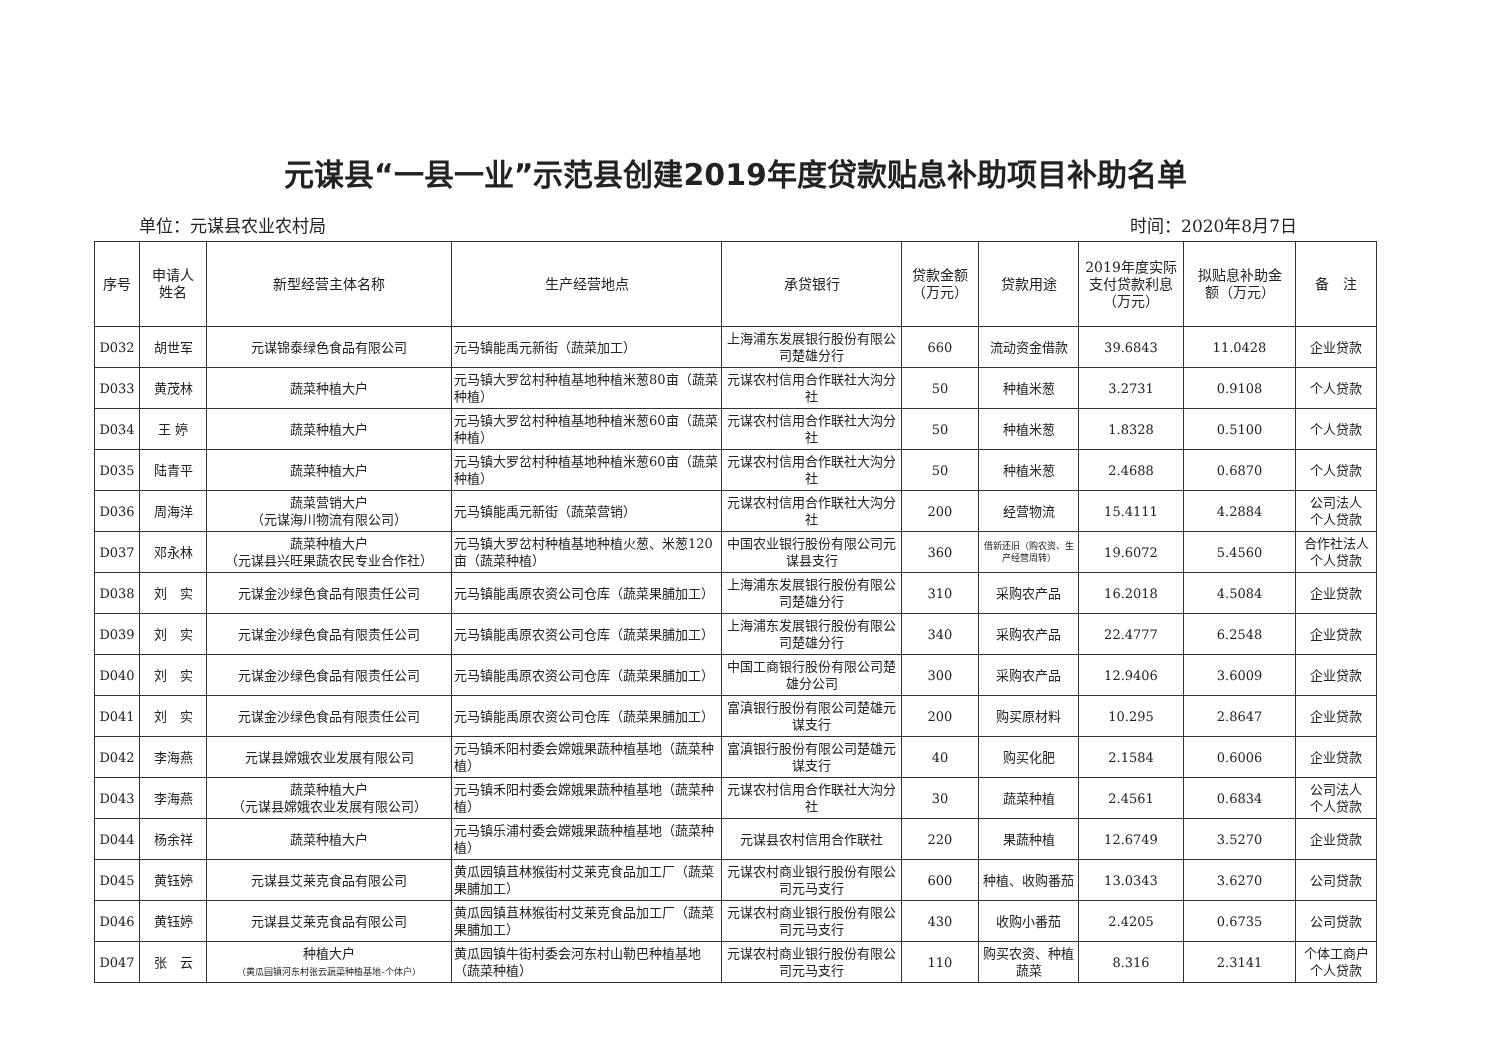元谋县“一县一业”示范县创建2019年度贷款贴息补助项目补助名单
单位：元谋县农业农村局 时间：2020年8月7日
| 序号 | 申请人 姓名 | 新型经营主体名称 | 生产经营地点 | 承贷银行 | 贷款金额 （万元） | 贷款用途 | 2019年度实际 支付贷款利息 （万元） | 拟贴息补助金 额（万元） | 备 注 |
| --- | --- | --- | --- | --- | --- | --- | --- | --- | --- |
| D032 | 胡世军 | 元谋锦泰绿色食品有限公司 | 元马镇能禹元新街（蔬菜加工） | 上海浦东发展银行股份有限公司楚雄分行 | 660 | 流动资金借款 | 39.6843 | 11.0428 | 企业贷款 |
| D033 | 黄茂林 | 蔬菜种植大户 | 元马镇大罗岔村种植基地种植米葱80亩（蔬菜种植） | 元谋农村信用合作联社大沟分社 | 50 | 种植米葱 | 3.2731 | 0.9108 | 个人贷款 |
| D034 | 王 婷 | 蔬菜种植大户 | 元马镇大罗岔村种植基地种植米葱60亩（蔬菜种植） | 元谋农村信用合作联社大沟分社 | 50 | 种植米葱 | 1.8328 | 0.5100 | 个人贷款 |
| D035 | 陆青平 | 蔬菜种植大户 | 元马镇大罗岔村种植基地种植米葱60亩（蔬菜种植） | 元谋农村信用合作联社大沟分社 | 50 | 种植米葱 | 2.4688 | 0.6870 | 个人贷款 |
| D036 | 周海洋 | 蔬菜营销大户 （元谋海川物流有限公司） | 元马镇能禹元新街（蔬菜营销） | 元谋农村信用合作联社大沟分社 | 200 | 经营物流 | 15.4111 | 4.2884 | 公司法人 个人贷款 |
| D037 | 邓永林 | 蔬菜种植大户 （元谋县兴旺果蔬农民专业合作社） | 元马镇大罗岔村种植基地种植火葱、米葱120亩（蔬菜种植） | 中国农业银行股份有限公司元谋县支行 | 360 | 借新还旧（购农资、生产经营周转） | 19.6072 | 5.4560 | 合作社法人 个人贷款 |
| D038 | 刘 实 | 元谋金沙绿色食品有限责任公司 | 元马镇能禹原农资公司仓库（蔬菜果脯加工） | 上海浦东发展银行股份有限公司楚雄分行 | 310 | 采购农产品 | 16.2018 | 4.5084 | 企业贷款 |
| D039 | 刘 实 | 元谋金沙绿色食品有限责任公司 | 元马镇能禹原农资公司仓库（蔬菜果脯加工） | 上海浦东发展银行股份有限公司楚雄分行 | 340 | 采购农产品 | 22.4777 | 6.2548 | 企业贷款 |
| D040 | 刘 实 | 元谋金沙绿色食品有限责任公司 | 元马镇能禹原农资公司仓库（蔬菜果脯加工） | 中国工商银行股份有限公司楚雄分公司 | 300 | 采购农产品 | 12.9406 | 3.6009 | 企业贷款 |
| D041 | 刘 实 | 元谋金沙绿色食品有限责任公司 | 元马镇能禹原农资公司仓库（蔬菜果脯加工） | 富滇银行股份有限公司楚雄元谋支行 | 200 | 购买原材料 | 10.295 | 2.8647 | 企业贷款 |
| D042 | 李海燕 | 元谋县嫦娥农业发展有限公司 | 元马镇禾阳村委会嫦娥果蔬种植基地（蔬菜种植） | 富滇银行股份有限公司楚雄元谋支行 | 40 | 购买化肥 | 2.1584 | 0.6006 | 企业贷款 |
| D043 | 李海燕 | 蔬菜种植大户 （元谋县嫦娥农业发展有限公司） | 元马镇禾阳村委会嫦娥果蔬种植基地（蔬菜种植） | 元谋农村信用合作联社大沟分社 | 30 | 蔬菜种植 | 2.4561 | 0.6834 | 公司法人 个人贷款 |
| D044 | 杨余祥 | 蔬菜种植大户 | 元马镇乐浦村委会嫦娥果蔬种植基地（蔬菜种植） | 元谋县农村信用合作联社 | 220 | 果蔬种植 | 12.6749 | 3.5270 | 企业贷款 |
| D045 | 黄钰婷 | 元谋县艾莱克食品有限公司 | 黄瓜园镇苴林猴街村艾莱克食品加工厂（蔬菜果脯加工） | 元谋农村商业银行股份有限公司元马支行 | 600 | 种植、收购番茄 | 13.0343 | 3.6270 | 公司贷款 |
| D046 | 黄钰婷 | 元谋县艾莱克食品有限公司 | 黄瓜园镇苴林猴街村艾莱克食品加工厂（蔬菜果脯加工） | 元谋农村商业银行股份有限公司元马支行 | 430 | 收购小番茄 | 2.4205 | 0.6735 | 公司贷款 |
| D047 | 张 云 | 种植大户 （黄瓜园镇河东村张云蔬菜种植基地-个体户） | 黄瓜园镇牛街村委会河东村山勒巴种植基地（蔬菜种植） | 元谋农村商业银行股份有限公司元马支行 | 110 | 购买农资、种植蔬菜 | 8.316 | 2.3141 | 个体工商户 个人贷款 |